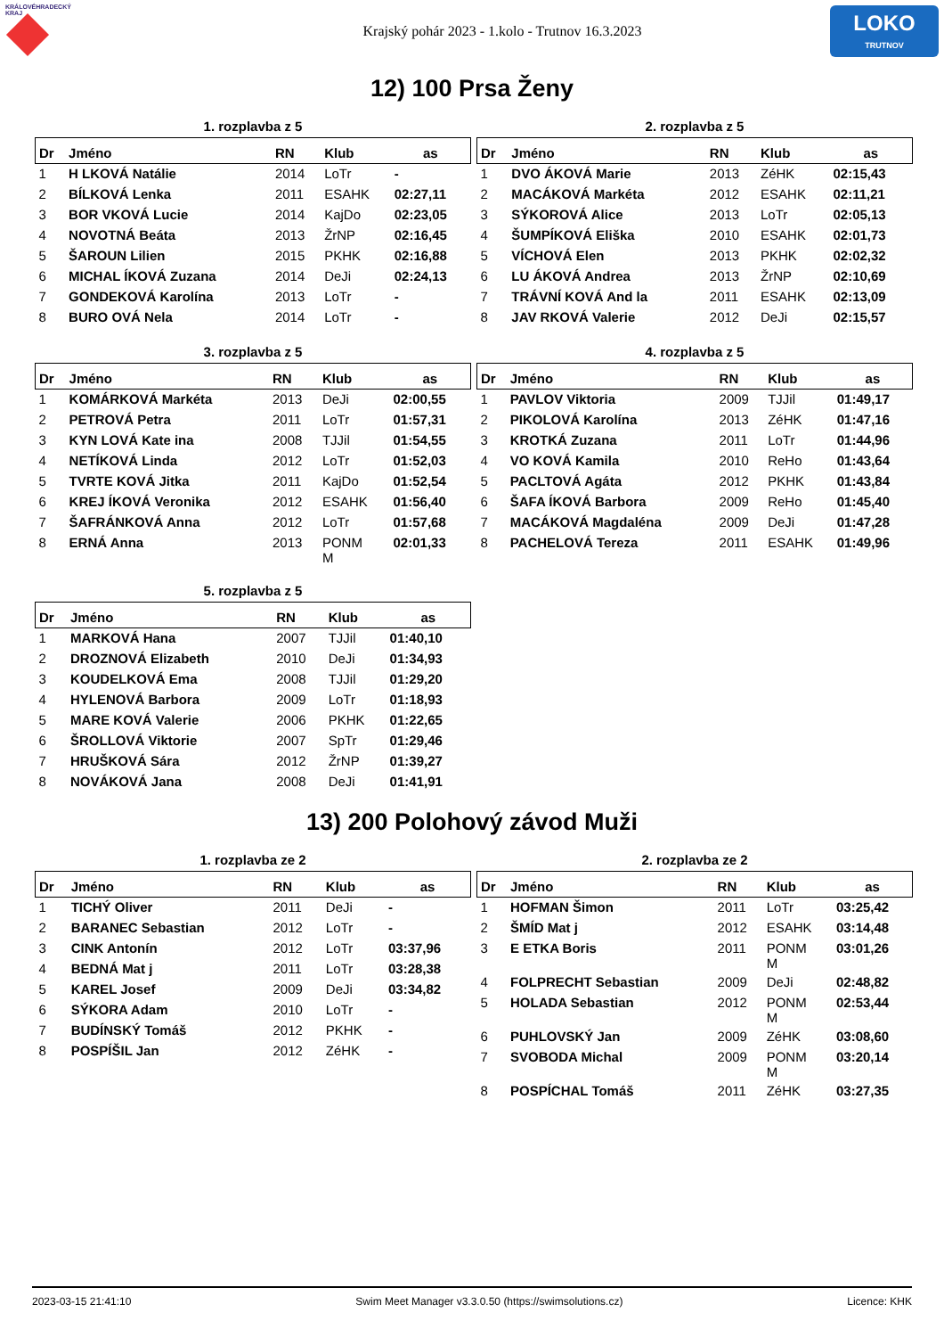KRÁLOVÉHRADECKÝ
KRAJ
Krajský pohár 2023 - 1.kolo - Trutnov 16.3.2023
LOKO
TRUTNOV
12) 100 Prsa Ženy
1. rozplavba z 5
| Dr | Jméno | RN | Klub | as |
| --- | --- | --- | --- | --- |
| 1 | H LKOVÁ Natálie | 2014 | LoTr | - |
| 2 | BÍLKOVÁ Lenka | 2011 | ESAHK | 02:27,11 |
| 3 | BOR VKOVÁ Lucie | 2014 | KajDo | 02:23,05 |
| 4 | NOVOTNÁ Beáta | 2013 | ŽrNP | 02:16,45 |
| 5 | ŠAROUN Lilien | 2015 | PKHK | 02:16,88 |
| 6 | MICHAL ÍKOVÁ Zuzana | 2014 | DeJi | 02:24,13 |
| 7 | GONDEKOVÁ Karolína | 2013 | LoTr | - |
| 8 | BURO OVÁ Nela | 2014 | LoTr | - |
2. rozplavba z 5
| Dr | Jméno | RN | Klub | as |
| --- | --- | --- | --- | --- |
| 1 | DVO ÁKOVÁ Marie | 2013 | ZéHK | 02:15,43 |
| 2 | MACÁKOVÁ Markéta | 2012 | ESAHK | 02:11,21 |
| 3 | SÝKOROVÁ Alice | 2013 | LoTr | 02:05,13 |
| 4 | ŠUMPÍKOVÁ Eliška | 2010 | ESAHK | 02:01,73 |
| 5 | VÍCHOVÁ Elen | 2013 | PKHK | 02:02,32 |
| 6 | LU ÁKOVÁ Andrea | 2013 | ŽrNP | 02:10,69 |
| 7 | TRÁVNÍ KOVÁ And la | 2011 | ESAHK | 02:13,09 |
| 8 | JAV RKOVÁ Valerie | 2012 | DeJi | 02:15,57 |
3. rozplavba z 5
| Dr | Jméno | RN | Klub | as |
| --- | --- | --- | --- | --- |
| 1 | KOMÁRKOVÁ Markéta | 2013 | DeJi | 02:00,55 |
| 2 | PETROVÁ Petra | 2011 | LoTr | 01:57,31 |
| 3 | KYN LOVÁ Kate ina | 2008 | TJJil | 01:54,55 |
| 4 | NETÍKOVÁ Linda | 2012 | LoTr | 01:52,03 |
| 5 | TVRTE KOVÁ Jitka | 2011 | KajDo | 01:52,54 |
| 6 | KREJ ÍKOVÁ Veronika | 2012 | ESAHK | 01:56,40 |
| 7 | ŠAFRÁNKOVÁ Anna | 2012 | LoTr | 01:57,68 |
| 8 | ERNÁ Anna | 2013 | PONM M | 02:01,33 |
4. rozplavba z 5
| Dr | Jméno | RN | Klub | as |
| --- | --- | --- | --- | --- |
| 1 | PAVLOV Viktoria | 2009 | TJJil | 01:49,17 |
| 2 | PIKOLOVÁ Karolína | 2013 | ZéHK | 01:47,16 |
| 3 | KROTKÁ Zuzana | 2011 | LoTr | 01:44,96 |
| 4 | VO KOVÁ Kamila | 2010 | ReHo | 01:43,64 |
| 5 | PACLTOVÁ Agáta | 2012 | PKHK | 01:43,84 |
| 6 | ŠAFA ÍKOVÁ Barbora | 2009 | ReHo | 01:45,40 |
| 7 | MACÁKOVÁ Magdaléna | 2009 | DeJi | 01:47,28 |
| 8 | PACHELOVÁ Tereza | 2011 | ESAHK | 01:49,96 |
5. rozplavba z 5
| Dr | Jméno | RN | Klub | as |
| --- | --- | --- | --- | --- |
| 1 | MARKOVÁ Hana | 2007 | TJJil | 01:40,10 |
| 2 | DROZNOVÁ Elizabeth | 2010 | DeJi | 01:34,93 |
| 3 | KOUDELKOVÁ Ema | 2008 | TJJil | 01:29,20 |
| 4 | HYLENOVÁ Barbora | 2009 | LoTr | 01:18,93 |
| 5 | MARE KOVÁ Valerie | 2006 | PKHK | 01:22,65 |
| 6 | ŠROLLOVÁ Viktorie | 2007 | SpTr | 01:29,46 |
| 7 | HRUŠKOVÁ Sára | 2012 | ŽrNP | 01:39,27 |
| 8 | NOVÁKOVÁ Jana | 2008 | DeJi | 01:41,91 |
13) 200 Polohový závod Muži
1. rozplavba ze 2
| Dr | Jméno | RN | Klub | as |
| --- | --- | --- | --- | --- |
| 1 | TICHÝ Oliver | 2011 | DeJi | - |
| 2 | BARANEC Sebastian | 2012 | LoTr | - |
| 3 | CINK Antonín | 2012 | LoTr | 03:37,96 |
| 4 | BEDNÁ Mat j | 2011 | LoTr | 03:28,38 |
| 5 | KAREL Josef | 2009 | DeJi | 03:34,82 |
| 6 | SÝKORA Adam | 2010 | LoTr | - |
| 7 | BUDÍNSKÝ Tomáš | 2012 | PKHK | - |
| 8 | POSPÍŠIL Jan | 2012 | ZéHK | - |
2. rozplavba ze 2
| Dr | Jméno | RN | Klub | as |
| --- | --- | --- | --- | --- |
| 1 | HOFMAN Šimon | 2011 | LoTr | 03:25,42 |
| 2 | ŠMÍD Mat j | 2012 | ESAHK | 03:14,48 |
| 3 | E ETKA Boris | 2011 | PONM M | 03:01,26 |
| 4 | FOLPRECHT Sebastian | 2009 | DeJi | 02:48,82 |
| 5 | HOLADA Sebastian | 2012 | PONM M | 02:53,44 |
| 6 | PUHLOVSKÝ Jan | 2009 | ZéHK | 03:08,60 |
| 7 | SVOBODA Michal | 2009 | PONM M | 03:20,14 |
| 8 | POSPÍCHAL Tomáš | 2011 | ZéHK | 03:27,35 |
2023-03-15 21:41:10 Swim Meet Manager v3.3.0.50 (https://swimsolutions.cz) Licence: KHK